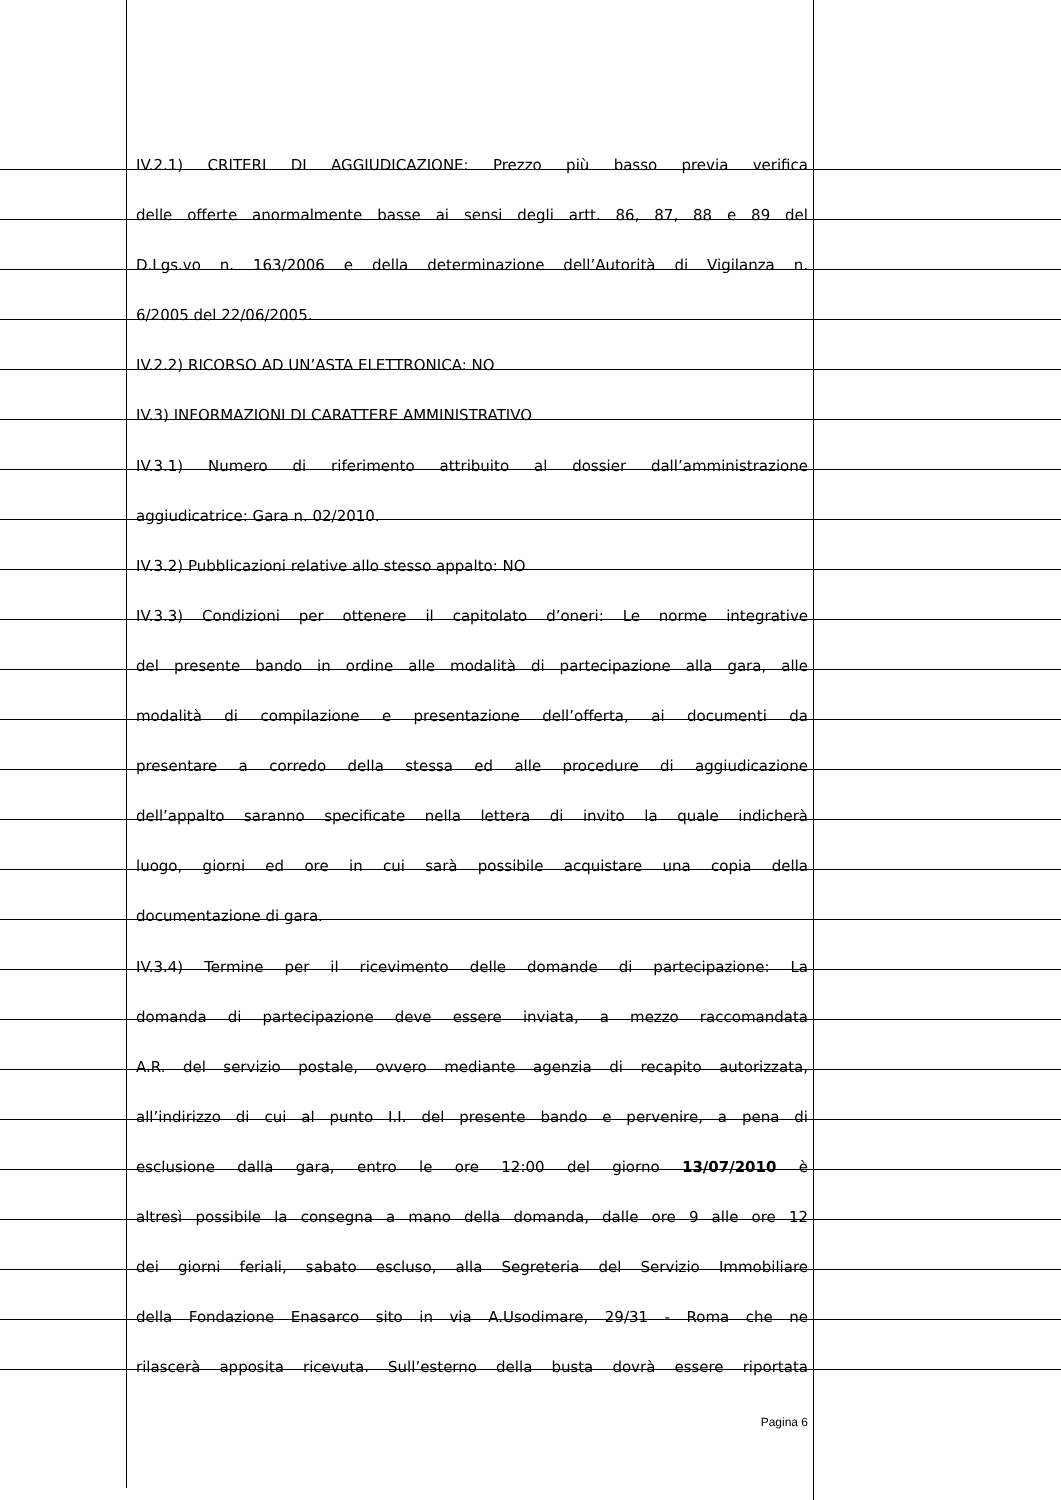IV.2.1) CRITERI DI AGGIUDICAZIONE: Prezzo più basso previa verifica
delle offerte anormalmente basse ai sensi degli artt. 86, 87, 88 e 89 del
D.Lgs.vo n. 163/2006 e della determinazione dell’Autorità di Vigilanza n.
6/2005 del 22/06/2005.
IV.2.2) RICORSO AD UN’ASTA ELETTRONICA: NO
IV.3) INFORMAZIONI DI CARATTERE AMMINISTRATIVO
IV.3.1) Numero di riferimento attribuito al dossier dall’amministrazione
aggiudicatrice: Gara n. 02/2010.
IV.3.2) Pubblicazioni relative allo stesso appalto: NO
IV.3.3) Condizioni per ottenere il capitolato d’oneri: Le norme integrative
del presente bando in ordine alle modalità di partecipazione alla gara, alle
modalità di compilazione e presentazione dell’offerta, ai documenti da
presentare a corredo della stessa ed alle procedure di aggiudicazione
dell’appalto saranno specificate nella lettera di invito la quale indicherà
luogo, giorni ed ore in cui sarà possibile acquistare una copia della
documentazione di gara.
IV.3.4) Termine per il ricevimento delle domande di partecipazione: La
domanda di partecipazione deve essere inviata, a mezzo raccomandata
A.R. del servizio postale, ovvero mediante agenzia di recapito autorizzata,
all’indirizzo di cui al punto I.I. del presente bando e pervenire, a pena di
esclusione dalla gara, entro le ore 12:00 del giorno 13/07/2010 è
altresì possibile la consegna a mano della domanda, dalle ore 9 alle ore 12
dei giorni feriali, sabato escluso, alla Segreteria del Servizio Immobiliare
della Fondazione Enasarco sito in via A.Usodimare, 29/31 - Roma che ne
rilascerà apposita ricevuta. Sull’esterno della busta dovrà essere riportata
Pagina 6